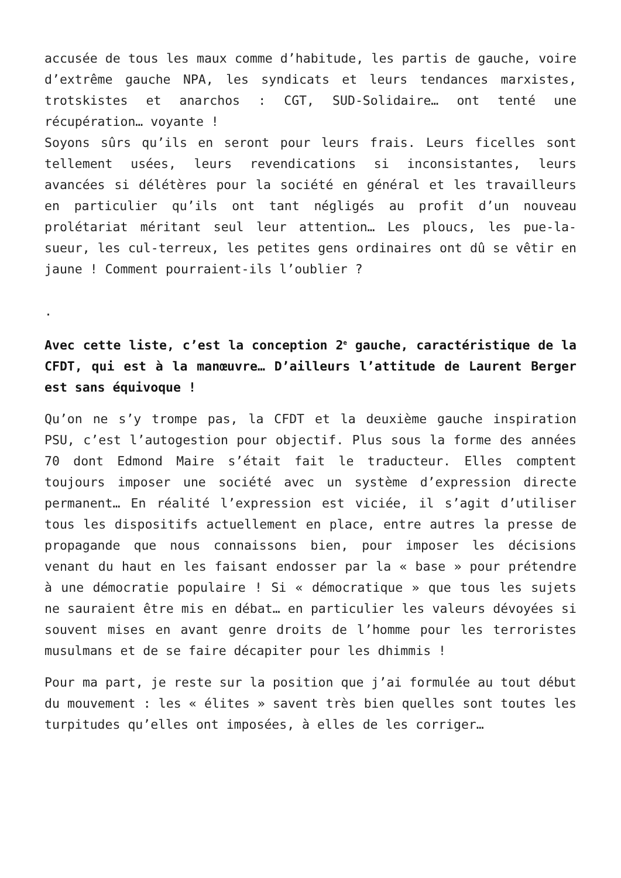accusée de tous les maux comme d’habitude, les partis de gauche, voire d’extrême gauche NPA, les syndicats et leurs tendances marxistes, trotskistes et anarchos : CGT, SUD-Solidaire… ont tenté une récupération… voyante !
Soyons sûrs qu’ils en seront pour leurs frais. Leurs ficelles sont tellement usées, leurs revendications si inconsistantes, leurs avancées si délétères pour la société en général et les travailleurs en particulier qu’ils ont tant négligés au profit d’un nouveau prolétariat méritant seul leur attention… Les ploucs, les pue-la-sueur, les cul-terreux, les petites gens ordinaires ont dû se vêtir en jaune ! Comment pourraient-ils l’oublier ?
.
Avec cette liste, c’est la conception 2<sup>e</sup> gauche, caractéristique de la CFDT, qui est à la manœuvre… D’ailleurs l’attitude de Laurent Berger est sans équivoque !
Qu’on ne s’y trompe pas, la CFDT et la deuxième gauche inspiration PSU, c’est l’autogestion pour objectif. Plus sous la forme des années 70 dont Edmond Maire s’était fait le traducteur. Elles comptent toujours imposer une société avec un système d’expression directe permanent… En réalité l’expression est viciée, il s’agit d’utiliser tous les dispositifs actuellement en place, entre autres la presse de propagande que nous connaissons bien, pour imposer les décisions venant du haut en les faisant endosser par la « base » pour prétendre à une démocratie populaire ! Si « démocratique » que tous les sujets ne sauraient être mis en débat… en particulier les valeurs dévoyées si souvent mises en avant genre droits de l’homme pour les terroristes musulmans et de se faire décapiter pour les dhimmis !
Pour ma part, je reste sur la position que j’ai formulée au tout début du mouvement : les « élites » savent très bien quelles sont toutes les turpitudes qu’elles ont imposées, à elles de les corriger…